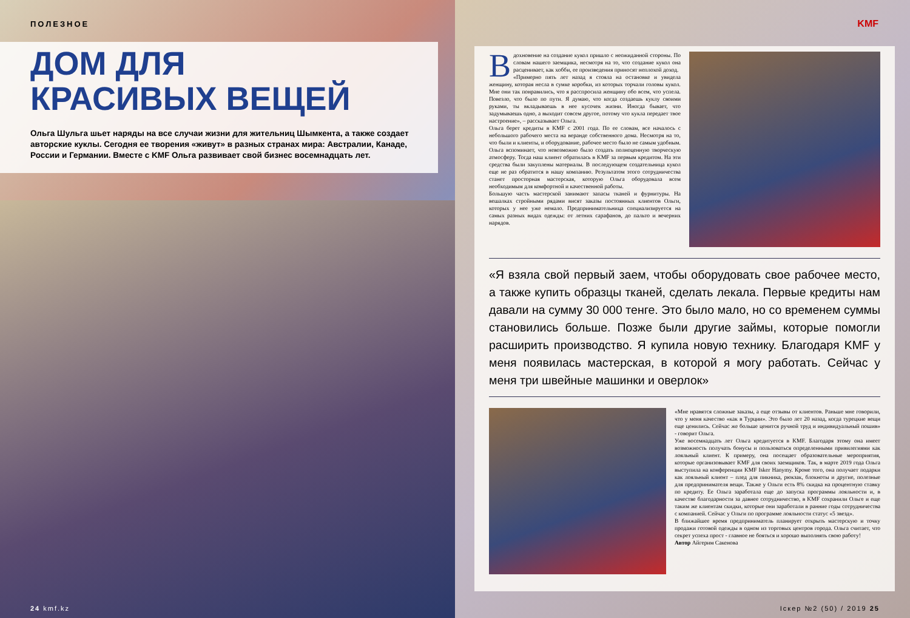ПОЛЕЗНОЕ
ДОМ ДЛЯ
КРАСИВЫХ ВЕЩЕЙ
Ольга Шульга шьет наряды на все случаи жизни для жительниц Шымкента, а также создает авторские куклы. Сегодня ее творения «живут» в разных странах мира: Австралии, Канаде, России и Германии. Вместе с KMF Ольга развивает свой бизнес восемнадцать лет.
24 kmf.kz
KMF
Вдохновение на создание кукол пришло с неожиданной стороны. По словам нашего заемщика, несмотря на то, что создание кукол она расценивает, как хобби, ее произведения приносят неплохой доход.
«Примерно пять лет назад я стояла на остановке и увидела женщину, которая несла в сумке коробки, из которых торчали головы кукол. Мне они так понравились, что я расспросила женщину обо всем, что успела. Повезло, что было по пути. Я думаю, что когда создаешь куклу своими руками, ты вкладываешь в нее кусочек жизни. Иногда бывает, что задумываешь одно, а выходит совсем другое, потому что кукла передает твое настроение», – рассказывает Ольга.
Ольга берет кредиты в KMF с 2001 года. По ее словам, все началось с небольшого рабочего места на веранде собственного дома. Несмотря на то, что были и клиенты, и оборудование, рабочее место было не самым удобным. Ольга вспоминает, что невозможно было создать полноценную творческую атмосферу. Тогда наш клиент обратилась в KMF за первым кредитом. На эти средства были закуплены материалы. В последующем создательница кукол еще не раз обратится в нашу компанию. Результатом этого сотрудничества станет просторная мастерская, которую Ольга оборудовала всем необходимым для комфортной и качественной работы.
Большую часть мастерской занимают запасы тканей и фурнитуры. На вешалках стройными рядами висят заказы постоянных клиентов Ольги, которых у нее уже немало. Предпринимательница специализируется на самых разных видах одежды: от летних сарафанов, до пальто и вечерних нарядов.
«Я взяла свой первый заем, чтобы оборудовать свое рабочее место, а также купить образцы тканей, сделать лекала. Первые кредиты нам давали на сумму 30 000 тенге. Это было мало, но со временем суммы становились больше. Позже были другие займы, которые помогли расширить производство. Я купила новую технику. Благодаря KMF у меня появилась мастерская, в которой я могу работать. Сейчас у меня три швейные машинки и оверлок»
«Мне нравятся сложные заказы, а еще отзывы от клиентов. Раньше мне говорили, что у меня качество «как в Турции». Это было лет 20 назад, когда турецкие вещи еще ценились. Сейчас же больше ценится ручной труд и индивидуальный пошив» - говорит Ольга.
Уже восемнадцать лет Ольга кредитуется в KMF. Благодаря этому она имеет возможность получать бонусы и пользоваться определенными привилегиями как лояльный клиент. К примеру, она посещает образовательные мероприятия, которые организовывает KMF для своих заемщиков. Так, в марте 2019 года Ольга выступила на конференции KMF Isker Hanymy. Кроме того, она получает подарки как лояльный клиент – плед для пикника, рюкзак, блокноты и другие, полезные для предпринимателя вещи. Также у Ольги есть 8% скидка на процентную ставку по кредиту. Ее Ольга заработала еще до запуска программы лояльности и, в качестве благодарности за давнее сотрудничество, в KMF сохранили Ольге и еще таким же клиентам скидки, которые они заработали в ранние годы сотрудничества с компанией. Сейчас у Ольги по программе лояльности статус «5 звезд».
В ближайшее время предприниматель планирует открыть мастерскую и точку продажи готовой одежды в одном из торговых центров города. Ольга считает, что секрет успеха прост - главное не бояться и хорошо выполнять свою работу!
Автор Айгерим Сакенова
Іскер №2 (50) / 2019 25